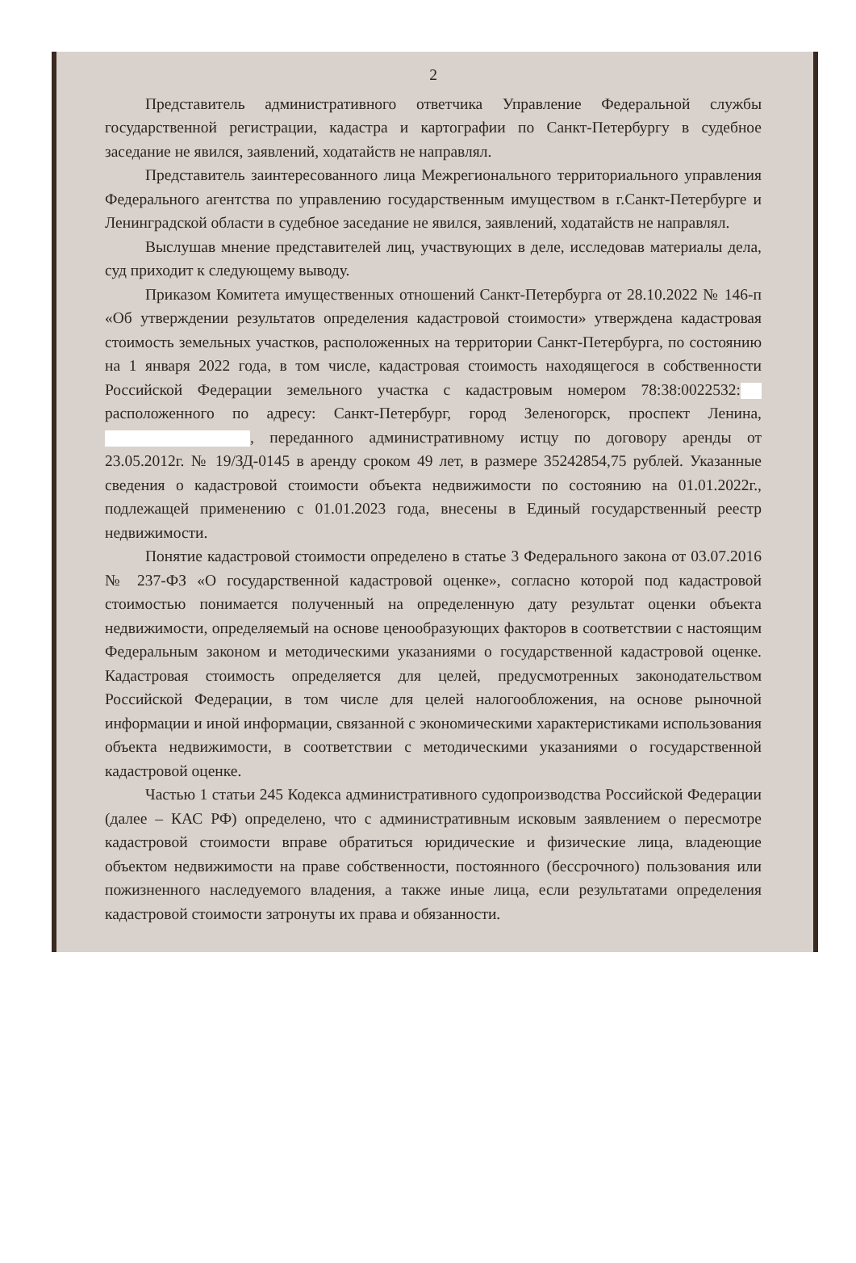2
Представитель административного ответчика Управление Федеральной службы государственной регистрации, кадастра и картографии по Санкт-Петербургу в судебное заседание не явился, заявлений, ходатайств не направлял.
Представитель заинтересованного лица Межрегионального территориального управления Федерального агентства по управлению государственным имуществом в г.Санкт-Петербурге и Ленинградской области в судебное заседание не явился, заявлений, ходатайств не направлял.
Выслушав мнение представителей лиц, участвующих в деле, исследовав материалы дела, суд приходит к следующему выводу.
Приказом Комитета имущественных отношений Санкт-Петербурга от 28.10.2022 № 146-п «Об утверждении результатов определения кадастровой стоимости» утверждена кадастровая стоимость земельных участков, расположенных на территории Санкт-Петербурга, по состоянию на 1 января 2022 года, в том числе, кадастровая стоимость находящегося в собственности Российской Федерации земельного участка с кадастровым номером 78:38:0022532: расположенного по адресу: Санкт-Петербург, город Зеленогорск, проспект Ленина, , переданного административному истцу по договору аренды от 23.05.2012г. № 19/ЗД-0145 в аренду сроком 49 лет, в размере 35242854,75 рублей. Указанные сведения о кадастровой стоимости объекта недвижимости по состоянию на 01.01.2022г., подлежащей применению с 01.01.2023 года, внесены в Единый государственный реестр недвижимости.
Понятие кадастровой стоимости определено в статье 3 Федерального закона от 03.07.2016 № 237-ФЗ «О государственной кадастровой оценке», согласно которой под кадастровой стоимостью понимается полученный на определенную дату результат оценки объекта недвижимости, определяемый на основе ценообразующих факторов в соответствии с настоящим Федеральным законом и методическими указаниями о государственной кадастровой оценке. Кадастровая стоимость определяется для целей, предусмотренных законодательством Российской Федерации, в том числе для целей налогообложения, на основе рыночной информации и иной информации, связанной с экономическими характеристиками использования объекта недвижимости, в соответствии с методическими указаниями о государственной кадастровой оценке.
Частью 1 статьи 245 Кодекса административного судопроизводства Российской Федерации (далее – КАС РФ) определено, что с административным исковым заявлением о пересмотре кадастровой стоимости вправе обратиться юридические и физические лица, владеющие объектом недвижимости на праве собственности, постоянного (бессрочного) пользования или пожизненного наследуемого владения, а также иные лица, если результатами определения кадастровой стоимости затронуты их права и обязанности.